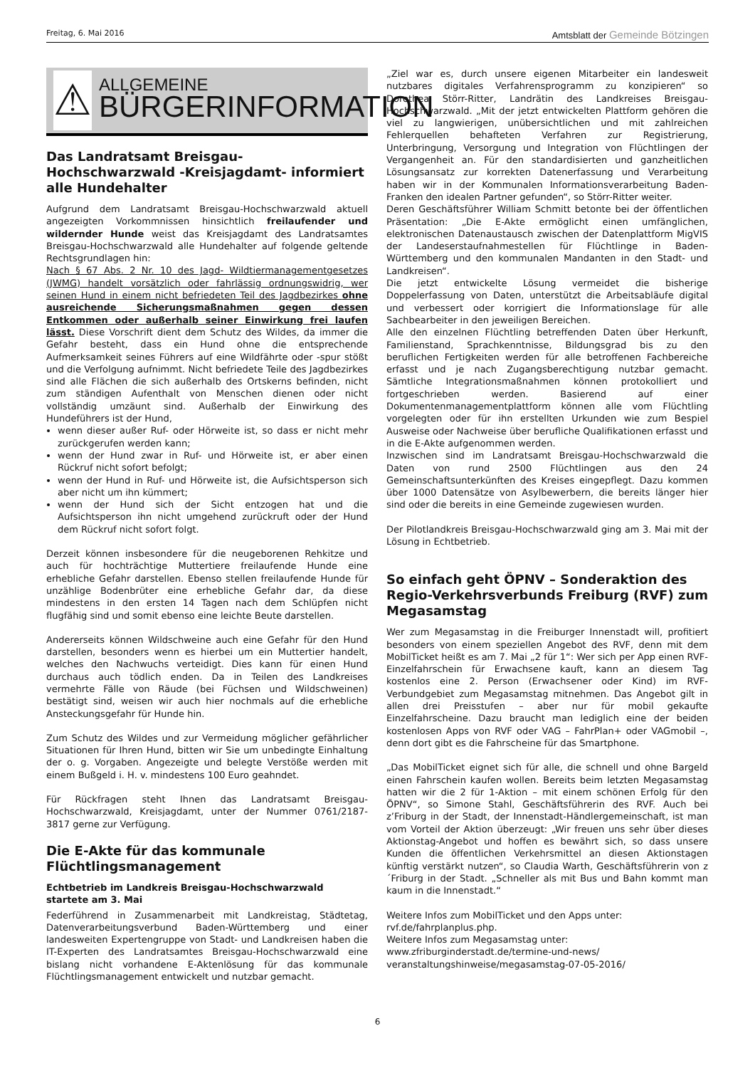Freitag, 6. Mai 2016
Amtsblatt der Gemeinde Bötzingen
⚠
ALLGEMEINE
BÜRGERINFORMATION
Das Landratsamt Breisgau-Hochschwarzwald -Kreisjagdamt- informiert alle Hundehalter
Aufgrund dem Landratsamt Breisgau-Hochschwarzwald aktuell angezeigten Vorkommnissen hinsichtlich freilaufender und wildernder Hunde weist das Kreisjagdamt des Landratsamtes Breisgau-Hochschwarzwald alle Hundehalter auf folgende geltende Rechtsgrundlagen hin:
Nach § 67 Abs. 2 Nr. 10 des Jagd- Wildtiermanagementgesetzes (JWMG) handelt vorsätzlich oder fahrlässig ordnungswidrig, wer seinen Hund in einem nicht befriedeten Teil des Jagdbezirkes ohne ausreichende Sicherungsmaßnahmen gegen dessen Entkommen oder außerhalb seiner Einwirkung frei laufen lässt. Diese Vorschrift dient dem Schutz des Wildes, da immer die Gefahr besteht, dass ein Hund ohne die entsprechende Aufmerksamkeit seines Führers auf eine Wildfährte oder -spur stößt und die Verfolgung aufnimmt. Nicht befriedete Teile des Jagdbezirkes sind alle Flächen die sich außerhalb des Ortskerns befinden, nicht zum ständigen Aufenthalt von Menschen dienen oder nicht vollständig umzäunt sind. Außerhalb der Einwirkung des Hundeführers ist der Hund,
wenn dieser außer Ruf- oder Hörweite ist, so dass er nicht mehr zurückgerufen werden kann;
wenn der Hund zwar in Ruf- und Hörweite ist, er aber einen Rückruf nicht sofort befolgt;
wenn der Hund in Ruf- und Hörweite ist, die Aufsichtsperson sich aber nicht um ihn kümmert;
wenn der Hund sich der Sicht entzogen hat und die Aufsichtsperson ihn nicht umgehend zurückruft oder der Hund dem Rückruf nicht sofort folgt.
Derzeit können insbesondere für die neugeborenen Rehkitze und auch für hochträchtige Muttertiere freilaufende Hunde eine erhebliche Gefahr darstellen. Ebenso stellen freilaufende Hunde für unzählige Bodenbrüter eine erhebliche Gefahr dar, da diese mindestens in den ersten 14 Tagen nach dem Schlüpfen nicht flugfähig sind und somit ebenso eine leichte Beute darstellen.
Andererseits können Wildschweine auch eine Gefahr für den Hund darstellen, besonders wenn es hierbei um ein Muttertier handelt, welches den Nachwuchs verteidigt. Dies kann für einen Hund durchaus auch tödlich enden. Da in Teilen des Landkreises vermehrte Fälle von Räude (bei Füchsen und Wildschweinen) bestätigt sind, weisen wir auch hier nochmals auf die erhebliche Ansteckungsgefahr für Hunde hin.
Zum Schutz des Wildes und zur Vermeidung möglicher gefährlicher Situationen für Ihren Hund, bitten wir Sie um unbedingte Einhaltung der o. g. Vorgaben. Angezeigte und belegte Verstöße werden mit einem Bußgeld i. H. v. mindestens 100 Euro geahndet.
Für Rückfragen steht Ihnen das Landratsamt Breisgau-Hochschwarzwald, Kreisjagdamt, unter der Nummer 0761/2187-3817 gerne zur Verfügung.
Die E-Akte für das kommunale Flüchtlingsmanagement
Echtbetrieb im Landkreis Breisgau-Hochschwarzwald startete am 3. Mai
Federführend in Zusammenarbeit mit Landkreistag, Städtetag, Datenverarbeitungsverbund Baden-Württemberg und einer landesweiten Expertengruppe von Stadt- und Landkreisen haben die IT-Experten des Landratsamtes Breisgau-Hochschwarzwald eine bislang nicht vorhandene E-Aktenlösung für das kommunale Flüchtlingsmanagement entwickelt und nutzbar gemacht.
„Ziel war es, durch unsere eigenen Mitarbeiter ein landesweit nutzbares digitales Verfahrensprogramm zu konzipieren“ so Dorothea Störr-Ritter, Landrätin des Landkreises Breisgau-Hochschwarzwald. „Mit der jetzt entwickelten Plattform gehören die viel zu langwierigen, unübersichtlichen und mit zahlreichen Fehlerquellen behafteten Verfahren zur Registrierung, Unterbringung, Versorgung und Integration von Flüchtlingen der Vergangenheit an. Für den standardisierten und ganzheitlichen Lösungsansatz zur korrekten Datenerfassung und Verarbeitung haben wir in der Kommunalen Informationsverarbeitung Baden-Franken den idealen Partner gefunden“, so Störr-Ritter weiter.
Deren Geschäftsführer William Schmitt betonte bei der öffentlichen Präsentation: „Die E-Akte ermöglicht einen umfänglichen, elektronischen Datenaustausch zwischen der Datenplattform MigVIS der Landeserstaufnahmestellen für Flüchtlinge in Baden-Württemberg und den kommunalen Mandanten in den Stadt- und Landkreisen“.
Die jetzt entwickelte Lösung vermeidet die bisherige Doppelerfassung von Daten, unterstützt die Arbeitsabläufe digital und verbessert oder korrigiert die Informationslage für alle Sachbearbeiter in den jeweiligen Bereichen.
Alle den einzelnen Flüchtling betreffenden Daten über Herkunft, Familienstand, Sprachkenntnisse, Bildungsgrad bis zu den beruflichen Fertigkeiten werden für alle betroffenen Fachbereiche erfasst und je nach Zugangsberechtigung nutzbar gemacht. Sämtliche Integrationsmaßnahmen können protokolliert und fortgeschrieben werden. Basierend auf einer Dokumentenmanagementplattform können alle vom Flüchtling vorgelegten oder für ihn erstellten Urkunden wie zum Bespiel Ausweise oder Nachweise über berufliche Qualifikationen erfasst und in die E-Akte aufgenommen werden.
Inzwischen sind im Landratsamt Breisgau-Hochschwarzwald die Daten von rund 2500 Flüchtlingen aus den 24 Gemeinschaftsunterkünften des Kreises eingepflegt. Dazu kommen über 1000 Datensätze von Asylbewerbern, die bereits länger hier sind oder die bereits in eine Gemeinde zugewiesen wurden.
Der Pilotlandkreis Breisgau-Hochschwarzwald ging am 3. Mai mit der Lösung in Echtbetrieb.
So einfach geht ÖPNV – Sonderaktion des Regio-Verkehrsverbunds Freiburg (RVF) zum Megasamstag
Wer zum Megasamstag in die Freiburger Innenstadt will, profitiert besonders von einem speziellen Angebot des RVF, denn mit dem MobilTicket heißt es am 7. Mai „2 für 1“: Wer sich per App einen RVF-Einzelfahrschein für Erwachsene kauft, kann an diesem Tag kostenlos eine 2. Person (Erwachsener oder Kind) im RVF-Verbundgebiet zum Megasamstag mitnehmen. Das Angebot gilt in allen drei Preisstufen – aber nur für mobil gekaufte Einzelfahrscheine. Dazu braucht man lediglich eine der beiden kostenlosen Apps von RVF oder VAG – FahrPlan+ oder VAGmobil –, denn dort gibt es die Fahrscheine für das Smartphone.
„Das MobilTicket eignet sich für alle, die schnell und ohne Bargeld einen Fahrschein kaufen wollen. Bereits beim letzten Megasamstag hatten wir die 2 für 1-Aktion – mit einem schönen Erfolg für den ÖPNV“, so Simone Stahl, Geschäftsführerin des RVF. Auch bei z’Friburg in der Stadt, der Innenstadt-Händlergemeinschaft, ist man vom Vorteil der Aktion überzeugt: „Wir freuen uns sehr über dieses Aktionstag-Angebot und hoffen es bewährt sich, so dass unsere Kunden die öffentlichen Verkehrsmittel an diesen Aktionstagen künftig verstärkt nutzen“, so Claudia Warth, Geschäftsführerin von z´Friburg in der Stadt. „Schneller als mit Bus und Bahn kommt man kaum in die Innenstadt.“
Weitere Infos zum MobilTicket und den Apps unter: rvf.de/fahrplanplus.php.
Weitere Infos zum Megasamstag unter:
www.zfriburginderstadt.de/termine-und-news/
veranstaltungshinweise/megasamstag-07-05-2016/
6